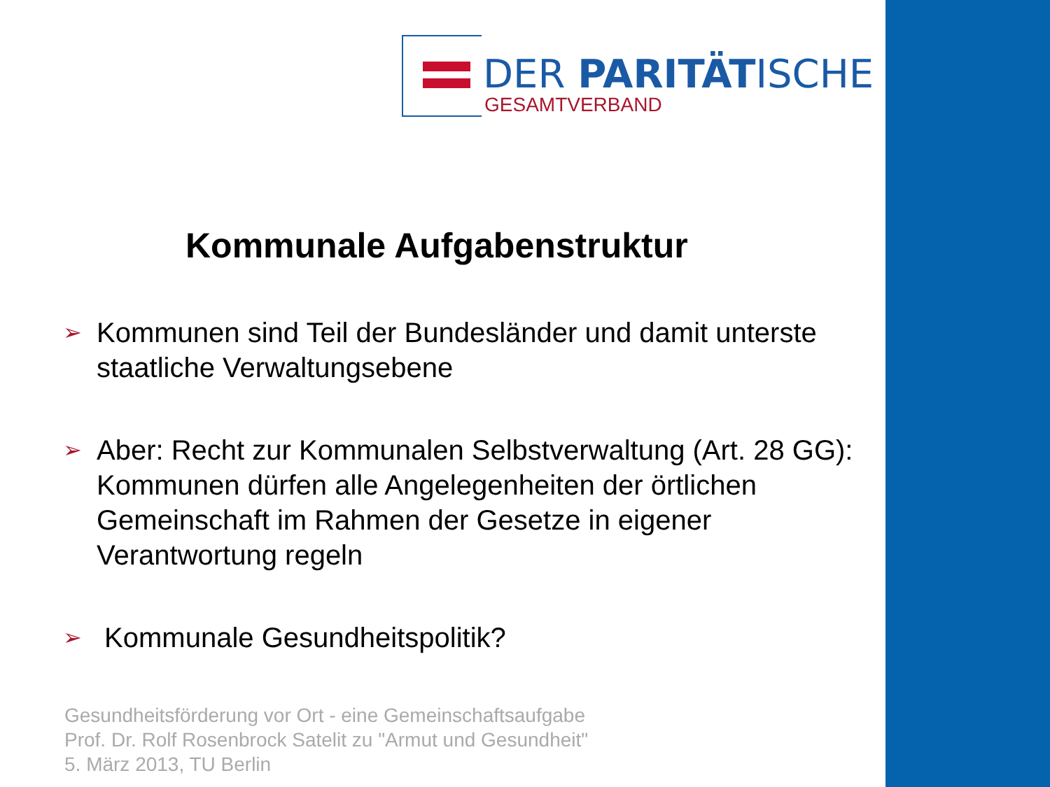DER PARITÄTISCHE
GESAMTVERBAND
Kommunale Aufgabenstruktur
➢ Kommunen sind Teil der Bundesländer und damit unterste staatliche Verwaltungsebene
➢ Aber: Recht zur Kommunalen Selbstverwaltung (Art. 28 GG): Kommunen dürfen alle Angelegenheiten der örtlichen Gemeinschaft im Rahmen der Gesetze in eigener Verantwortung regeln
➢ Kommunale Gesundheitspolitik?
Gesundheitsförderung vor Ort - eine Gemeinschaftsaufgabe
Prof. Dr. Rolf Rosenbrock Satelit zu "Armut und Gesundheit"
5. März 2013, TU Berlin